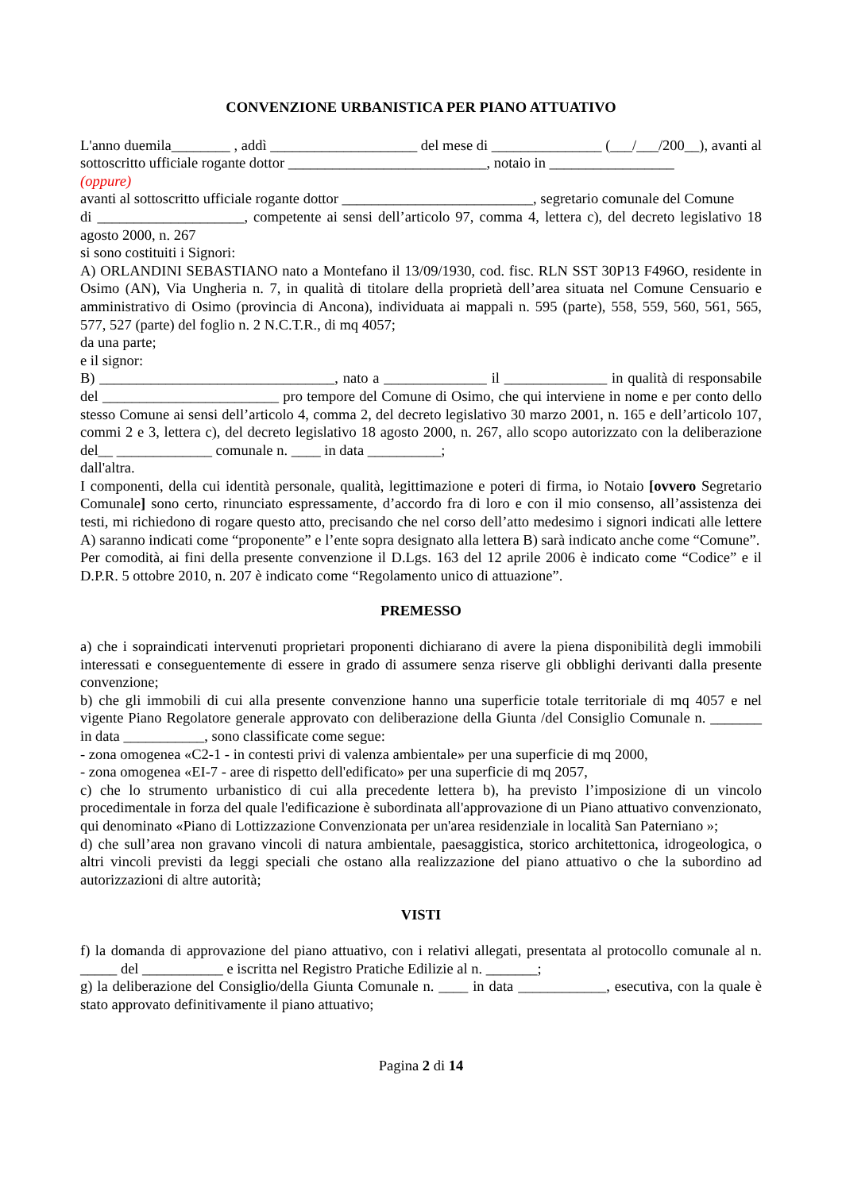CONVENZIONE URBANISTICA PER PIANO ATTUATIVO
L'anno duemila________ , addì ____________________ del mese di _______________ (___/___/200__), avanti al sottoscritto ufficiale rogante dottor ___________________________, notaio in _________________
(oppure)
avanti al sottoscritto ufficiale rogante dottor __________________________, segretario comunale del Comune
di ____________________, competente ai sensi dell’articolo 97, comma 4, lettera c), del decreto legislativo 18 agosto 2000, n. 267
si sono costituiti i Signori:
A) ORLANDINI SEBASTIANO nato a Montefano il 13/09/1930, cod. fisc. RLN SST 30P13 F496O, residente in Osimo (AN), Via Ungheria n. 7, in qualità di titolare della proprietà dell’area situata nel Comune Censuario e amministrativo di Osimo (provincia di Ancona), individuata ai mappali n. 595 (parte), 558, 559, 560, 561, 565, 577, 527 (parte) del foglio n. 2 N.C.T.R., di mq 4057;
da una parte;
e il signor:
B) ________________________________, nato a ______________ il ______________ in qualità di responsabile del ________________________ pro tempore del Comune di Osimo, che qui interviene in nome e per conto dello stesso Comune ai sensi dell’articolo 4, comma 2, del decreto legislativo 30 marzo 2001, n. 165 e dell’articolo 107, commi 2 e 3, lettera c), del decreto legislativo 18 agosto 2000, n. 267, allo scopo autorizzato con la deliberazione del__ _____________ comunale n. ____ in data __________;
dall'altra.
I componenti, della cui identità personale, qualità, legittimazione e poteri di firma, io Notaio [ovvero Segretario Comunale] sono certo, rinunciato espressamente, d’accordo fra di loro e con il mio consenso, all’assistenza dei testi, mi richiedono di rogare questo atto, precisando che nel corso dell’atto medesimo i signori indicati alle lettere A) saranno indicati come “proponente” e l’ente sopra designato alla lettera B) sarà indicato anche come “Comune”.
Per comodità, ai fini della presente convenzione il D.Lgs. 163 del 12 aprile 2006 è indicato come “Codice” e il D.P.R. 5 ottobre 2010, n. 207 è indicato come “Regolamento unico di attuazione”.
PREMESSO
a) che i sopraindicati intervenuti proprietari proponenti dichiarano di avere la piena disponibilità degli immobili interessati e conseguentemente di essere in grado di assumere senza riserve gli obblighi derivanti dalla presente convenzione;
b) che gli immobili di cui alla presente convenzione hanno una superficie totale territoriale di mq 4057 e nel vigente Piano Regolatore generale approvato con deliberazione della Giunta /del Consiglio Comunale n. _______ in data ___________, sono classificate come segue:
- zona omogenea «C2-1 - in contesti privi di valenza ambientale» per una superficie di mq 2000,
- zona omogenea «EI-7 - aree di rispetto dell'edificato» per una superficie di mq 2057,
c) che lo strumento urbanistico di cui alla precedente lettera b), ha previsto l’imposizione di un vincolo procedimentale in forza del quale l'edificazione è subordinata all'approvazione di un Piano attuativo convenzionato, qui denominato «Piano di Lottizzazione Convenzionata per un'area residenziale in località San Paterniano »;
d) che sull’area non gravano vincoli di natura ambientale, paesaggistica, storico architettonica, idrogeologica, o altri vincoli previsti da leggi speciali che ostano alla realizzazione del piano attuativo o che la subordino ad autorizzazioni di altre autorità;
VISTI
f) la domanda di approvazione del piano attuativo, con i relativi allegati, presentata al protocollo comunale al n. _____ del ___________ e iscritta nel Registro Pratiche Edilizie al n. _______;
g) la deliberazione del Consiglio/della Giunta Comunale n. ____ in data ____________, esecutiva, con la quale è stato approvato definitivamente il piano attuativo;
Pagina 2 di 14